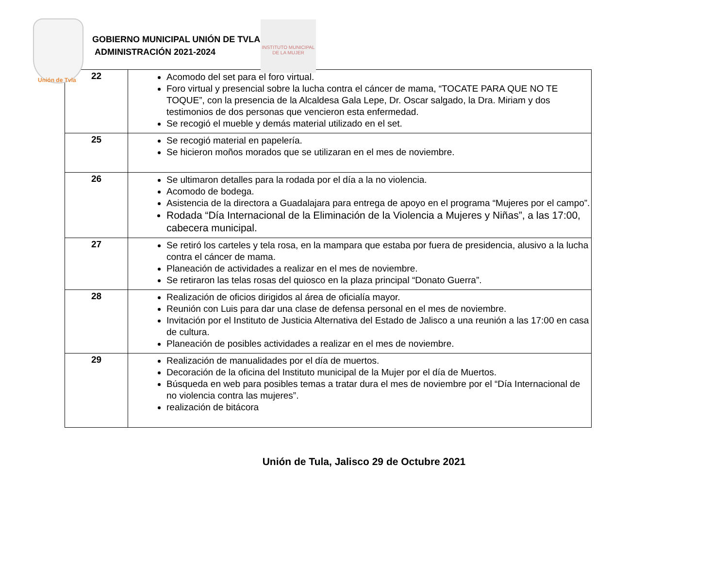Unión de Tvla
GOBIERNO MUNICIPAL UNIÓN DE TVLA
ADMINISTRACIÓN 2021-2024
INSTITUTO MUNICIPAL DE LA MUJER
| 22 | Acomodo del set para el foro virtual. Foro virtual y presencial sobre la lucha contra el cáncer de mama, “TOCATE PARA QUE NO TE TOQUE”, con la presencia de la Alcaldesa Gala Lepe, Dr. Oscar salgado, la Dra. Miriam y dos testimonios de dos personas que vencieron esta enfermedad. Se recogió el mueble y demás material utilizado en el set. |
| 25 | Se recogió material en papelería. Se hicieron moños morados que se utilizaran en el mes de noviembre. |
| 26 | Se ultimaron detalles para la rodada por el día a la no violencia. Acomodo de bodega. Asistencia de la directora a Guadalajara para entrega de apoyo en el programa “Mujeres por el campo”. Rodada “Día Internacional de la Eliminación de la Violencia a Mujeres y Niñas”, a las 17:00, cabecera municipal. |
| 27 | Se retiró los carteles y tela rosa, en la mampara que estaba por fuera de presidencia, alusivo a la lucha contra el cáncer de mama. Planeación de actividades a realizar en el mes de noviembre. Se retiraron las telas rosas del quiosco en la plaza principal “Donato Guerra”. |
| 28 | Realización de oficios dirigidos al área de oficialía mayor. Reunión con Luis para dar una clase de defensa personal en el mes de noviembre. Invitación por el Instituto de Justicia Alternativa del Estado de Jalisco a una reunión a las 17:00 en casa de cultura. Planeación de posibles actividades a realizar en el mes de noviembre. |
| 29 | Realización de manualidades por el día de muertos. Decoración de la oficina del Instituto municipal de la Mujer por el día de Muertos. Búsqueda en web para posibles temas a tratar dura el mes de noviembre por el “Día Internacional de no violencia contra las mujeres”. realización de bitácora |
Unión de Tula, Jalisco 29 de Octubre 2021